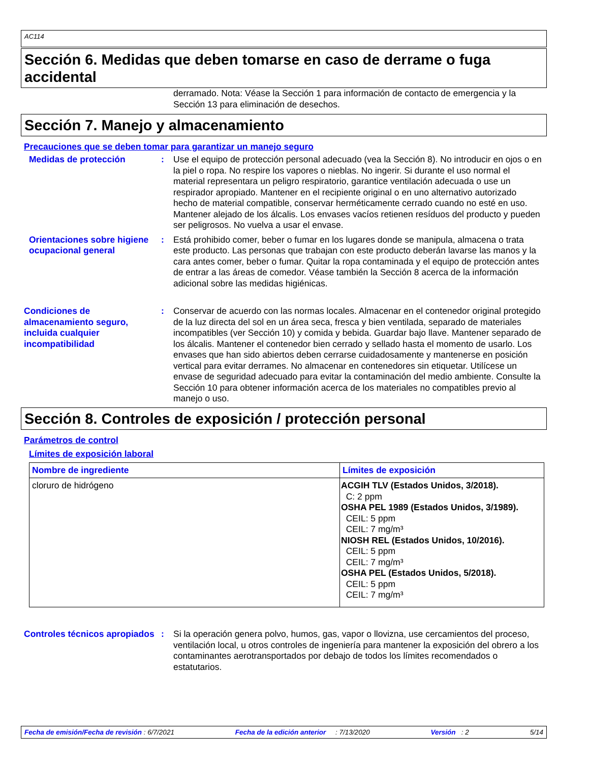AC114
Sección 6. Medidas que deben tomarse en caso de derrame o fuga accidental
derramado. Nota: Véase la Sección 1 para información de contacto de emergencia y la Sección 13 para eliminación de desechos.
Sección 7. Manejo y almacenamiento
Precauciones que se deben tomar para garantizar un manejo seguro
Medidas de protección : Use el equipo de protección personal adecuado (vea la Sección 8). No introducir en ojos o en la piel o ropa. No respire los vapores o nieblas. No ingerir. Si durante el uso normal el material representara un peligro respiratorio, garantice ventilación adecuada o use un respirador apropiado. Mantener en el recipiente original o en uno alternativo autorizado hecho de material compatible, conservar herméticamente cerrado cuando no esté en uso. Mantener alejado de los álcalis. Los envases vacíos retienen resíduos del producto y pueden ser peligrosos. No vuelva a usar el envase.
Orientaciones sobre higiene ocupacional general
: Está prohibido comer, beber o fumar en los lugares donde se manipula, almacena o trata este producto. Las personas que trabajan con este producto deberán lavarse las manos y la cara antes comer, beber o fumar. Quitar la ropa contaminada y el equipo de protección antes de entrar a las áreas de comedor. Véase también la Sección 8 acerca de la información adicional sobre las medidas higiénicas.
Condiciones de almacenamiento seguro, incluida cualquier incompatibilidad
: Conservar de acuerdo con las normas locales. Almacenar en el contenedor original protegido de la luz directa del sol en un área seca, fresca y bien ventilada, separado de materiales incompatibles (ver Sección 10) y comida y bebida. Guardar bajo llave. Mantener separado de los álcalis. Mantener el contenedor bien cerrado y sellado hasta el momento de usarlo. Los envases que han sido abiertos deben cerrarse cuidadosamente y mantenerse en posición vertical para evitar derrames. No almacenar en contenedores sin etiquetar. Utilícese un envase de seguridad adecuado para evitar la contaminación del medio ambiente. Consulte la Sección 10 para obtener información acerca de los materiales no compatibles previo al manejo o uso.
Sección 8. Controles de exposición / protección personal
Parámetros de control
Límites de exposición laboral
| Nombre de ingrediente | Límites de exposición |
| --- | --- |
| cloruro de hidrógeno | ACGIH TLV (Estados Unidos, 3/2018). C: 2 ppm OSHA PEL 1989 (Estados Unidos, 3/1989). CEIL: 5 ppm CEIL: 7 mg/m³ NIOSH REL (Estados Unidos, 10/2016). CEIL: 5 ppm CEIL: 7 mg/m³ OSHA PEL (Estados Unidos, 5/2018). CEIL: 5 ppm CEIL: 7 mg/m³ |
Controles técnicos apropiados
: Si la operación genera polvo, humos, gas, vapor o llovizna, use cercamientos del proceso, ventilación local, u otros controles de ingeniería para mantener la exposición del obrero a los contaminantes aerotransportados por debajo de todos los límites recomendados o estatutarios.
Fecha de emisión/Fecha de revisión : 6/7/2021 Fecha de la edición anterior : 7/13/2020 Versión : 2 5/14